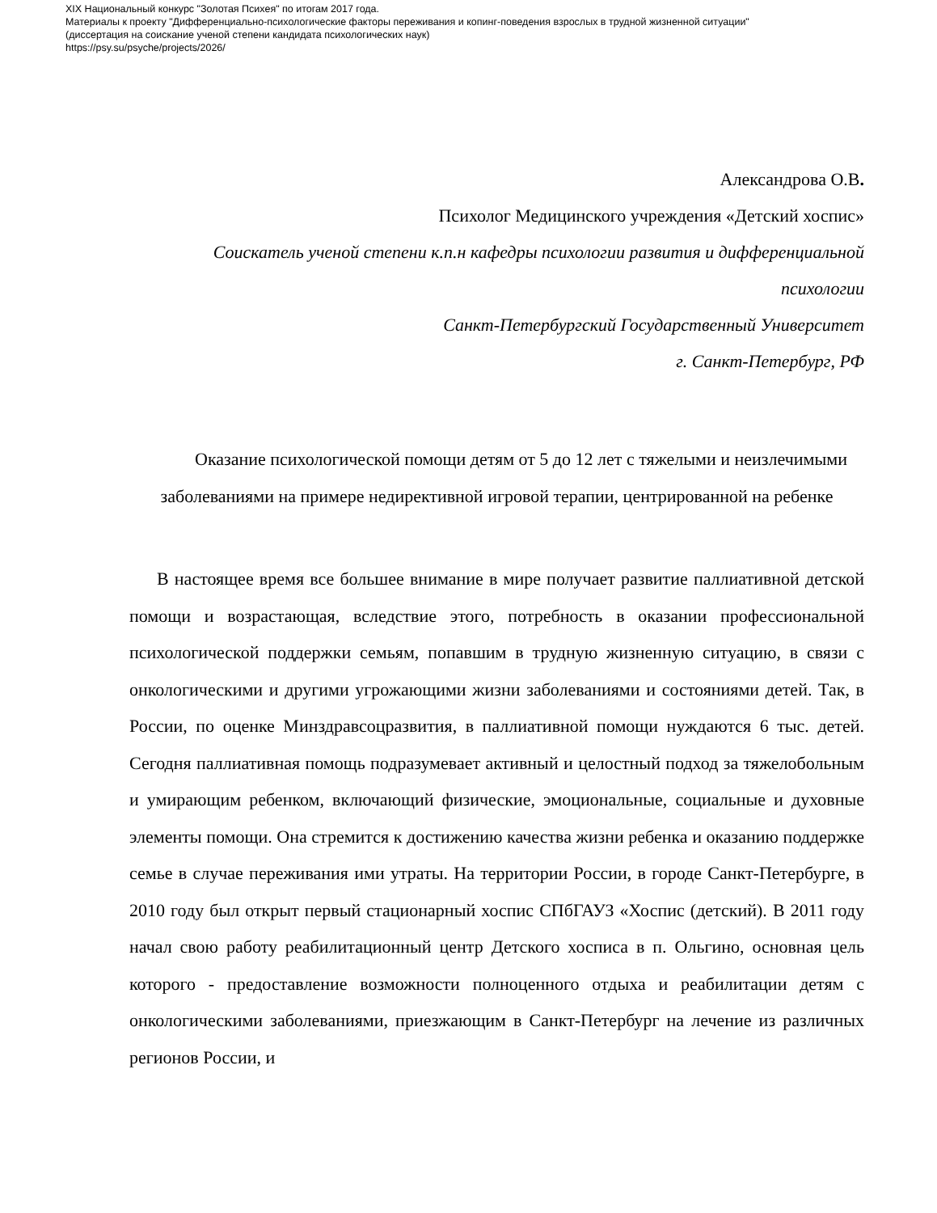XIX Национальный конкурс "Золотая Психея" по итогам 2017 года.
Материалы к проекту "Дифференциально-психологические факторы переживания и копинг-поведения взрослых в трудной жизненной ситуации"
(диссертация на соискание ученой степени кандидата психологических наук)
https://psy.su/psyche/projects/2026/
Александрова О.В.
Психолог Медицинского учреждения «Детский хоспис»
Соискатель ученой степени к.п.н кафедры психологии развития и дифференциальной психологии
Санкт-Петербургский Государственный Университет
г. Санкт-Петербург, РФ
Оказание психологической помощи детям от 5 до 12 лет с тяжелыми и неизлечимыми заболеваниями на примере недирективной игровой терапии, центрированной на ребенке
В настоящее время все большее внимание в мире получает развитие паллиативной детской помощи и возрастающая, вследствие этого, потребность в оказании профессиональной психологической поддержки семьям, попавшим в трудную жизненную ситуацию, в связи с онкологическими и другими угрожающими жизни заболеваниями и состояниями детей. Так, в России, по оценке Минздравсоцразвития, в паллиативной помощи нуждаются 6 тыс. детей. Сегодня паллиативная помощь подразумевает активный и целостный подход за тяжелобольным и умирающим ребенком, включающий физические, эмоциональные, социальные и духовные элементы помощи. Она стремится к достижению качества жизни ребенка и оказанию поддержке семье в случае переживания ими утраты. На территории России, в городе Санкт-Петербурге, в 2010 году был открыт первый стационарный хоспис СПбГАУЗ «Хоспис (детский). В 2011 году начал свою работу реабилитационный центр Детского хосписа в п. Ольгино, основная цель которого - предоставление возможности полноценного отдыха и реабилитации детям с онкологическими заболеваниями, приезжающим в Санкт-Петербург на лечение из различных регионов России, и